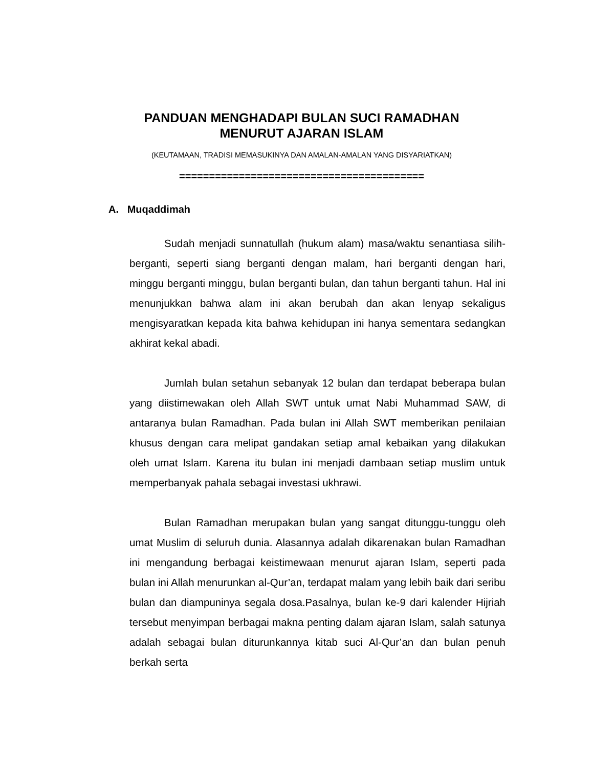PANDUAN MENGHADAPI BULAN SUCI RAMADHAN
MENURUT AJARAN ISLAM
(KEUTAMAAN, TRADISI MEMASUKINYA DAN AMALAN-AMALAN YANG DISYARIATKAN)
=========================================
A. Muqaddimah
Sudah menjadi sunnatullah (hukum alam) masa/waktu senantiasa silih-berganti, seperti siang berganti dengan malam, hari berganti dengan hari, minggu berganti minggu, bulan berganti bulan, dan tahun berganti tahun. Hal ini menunjukkan bahwa alam ini akan berubah dan akan lenyap sekaligus mengisyaratkan kepada kita bahwa kehidupan ini hanya sementara sedangkan akhirat kekal abadi.
Jumlah bulan setahun sebanyak 12 bulan dan terdapat beberapa bulan yang diistimewakan oleh Allah SWT untuk umat Nabi Muhammad SAW, di antaranya bulan Ramadhan. Pada bulan ini Allah SWT memberikan penilaian khusus dengan cara melipat gandakan setiap amal kebaikan yang dilakukan oleh umat Islam. Karena itu bulan ini menjadi dambaan setiap muslim untuk memperbanyak pahala sebagai investasi ukhrawi.
Bulan Ramadhan merupakan bulan yang sangat ditunggu-tunggu oleh umat Muslim di seluruh dunia. Alasannya adalah dikarenakan bulan Ramadhan ini mengandung berbagai keistimewaan menurut ajaran Islam, seperti pada bulan ini Allah menurunkan al-Qur’an, terdapat malam yang lebih baik dari seribu bulan dan diampuninya segala dosa.Pasalnya, bulan ke-9 dari kalender Hijriah tersebut menyimpan berbagai makna penting dalam ajaran Islam, salah satunya adalah sebagai bulan diturunkannya kitab suci Al-Qur’an dan bulan penuh berkah serta